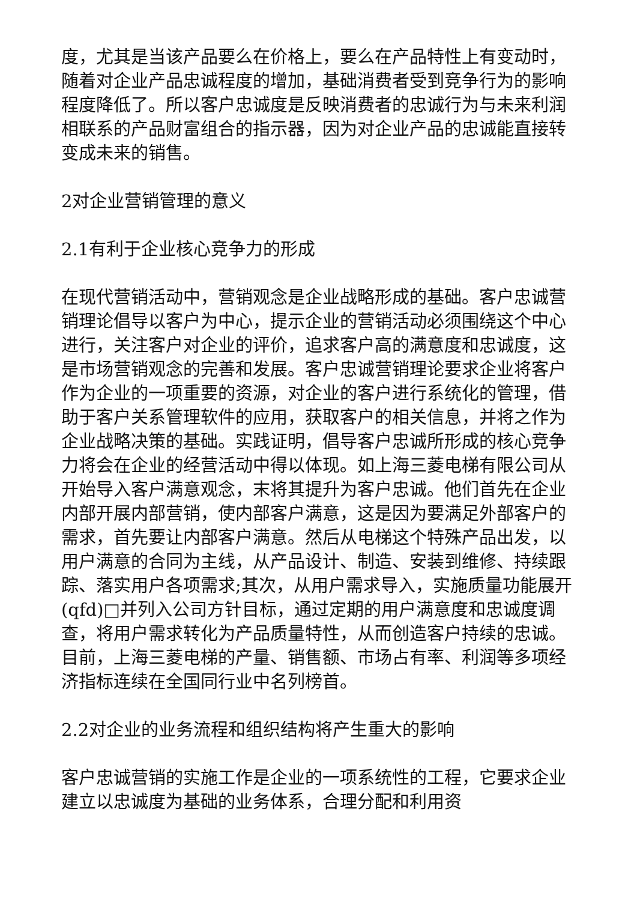度，尤其是当该产品要么在价格上，要么在产品特性上有变动时，随着对企业产品忠诚程度的增加，基础消费者受到竞争行为的影响程度降低了。所以客户忠诚度是反映消费者的忠诚行为与未来利润相联系的产品财富组合的指示器，因为对企业产品的忠诚能直接转变成未来的销售。
2对企业营销管理的意义
2.1有利于企业核心竞争力的形成
在现代营销活动中，营销观念是企业战略形成的基础。客户忠诚营销理论倡导以客户为中心，提示企业的营销活动必须围绕这个中心进行，关注客户对企业的评价，追求客户高的满意度和忠诚度，这是市场营销观念的完善和发展。客户忠诚营销理论要求企业将客户作为企业的一项重要的资源，对企业的客户进行系统化的管理，借助于客户关系管理软件的应用，获取客户的相关信息，并将之作为企业战略决策的基础。实践证明，倡导客户忠诚所形成的核心竞争力将会在企业的经营活动中得以体现。如上海三菱电梯有限公司从开始导入客户满意观念，末将其提升为客户忠诚。他们首先在企业内部开展内部营销，使内部客户满意，这是因为要满足外部客户的需求，首先要让内部客户满意。然后从电梯这个特殊产品出发，以用户满意的合同为主线，从产品设计、制造、安装到维修、持续跟踪、落实用户各项需求;其次，从用户需求导入，实施质量功能展开(qfd)□并列入公司方针目标，通过定期的用户满意度和忠诚度调查，将用户需求转化为产品质量特性，从而创造客户持续的忠诚。目前，上海三菱电梯的产量、销售额、市场占有率、利润等多项经济指标连续在全国同行业中名列榜首。
2.2对企业的业务流程和组织结构将产生重大的影响
客户忠诚营销的实施工作是企业的一项系统性的工程，它要求企业建立以忠诚度为基础的业务体系，合理分配和利用资